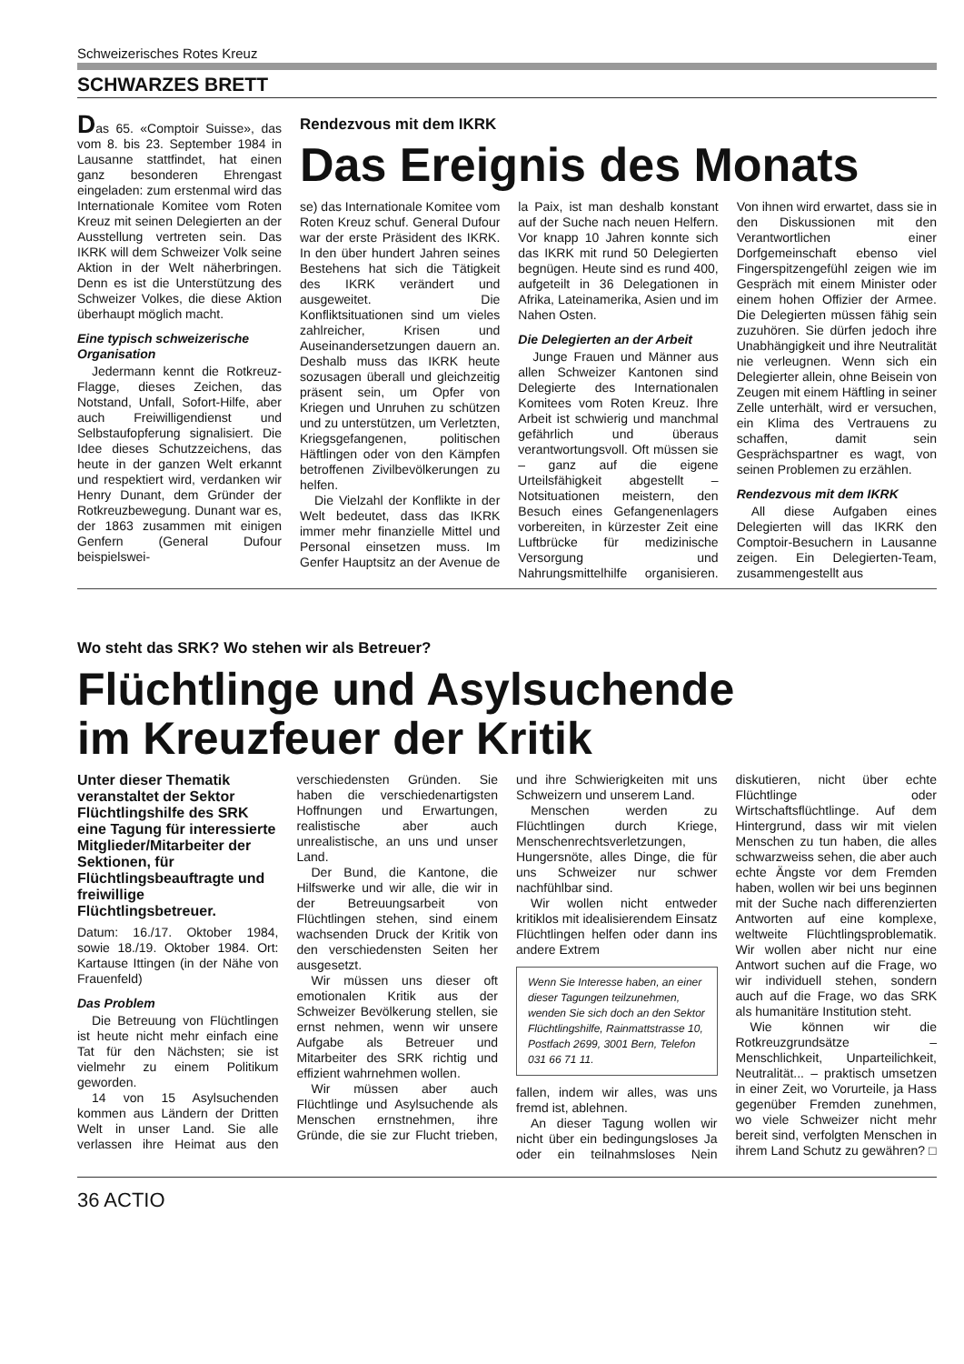Schweizerisches Rotes Kreuz
SCHWARZES BRETT
Das 65. «Comptoir Suisse», das vom 8. bis 23. September 1984 in Lausanne stattfindet, hat einen ganz besonderen Ehrengast eingeladen: zum erstenmal wird das Internationale Komitee vom Roten Kreuz mit seinen Delegierten an der Ausstellung vertreten sein. Das IKRK will dem Schweizer Volk seine Aktion in der Welt näherbringen. Denn es ist die Unterstützung des Schweizer Volkes, die diese Aktion überhaupt möglich macht.
Eine typisch schweizerische Organisation
Jedermann kennt die Rotkreuz-Flagge, dieses Zeichen, das Notstand, Unfall, Sofort-Hilfe, aber auch Freiwilligendienst und Selbstaufopferung signalisiert. Die Idee dieses Schutzzeichens, das heute in der ganzen Welt erkannt und respektiert wird, verdanken wir Henry Dunant, dem Gründer der Rotkreuzbewegung. Dunant war es, der 1863 zusammen mit einigen Genfern (General Dufour beispielswei-
Rendezvous mit dem IKRK
Das Ereignis des Monats
se) das Internationale Komitee vom Roten Kreuz schuf. General Dufour war der erste Präsident des IKRK. In den über hundert Jahren seines Bestehens hat sich die Tätigkeit des IKRK verändert und ausgeweitet. Die Konfliktsituationen sind um vieles zahlreicher, Krisen und Auseinandersetzungen dauern an. Deshalb muss das IKRK heute sozusagen überall und gleichzeitig präsent sein, um Opfer von Kriegen und Unruhen zu schützen und zu unterstützen, um Verletzten, Kriegsgefangenen, politischen Häftlingen oder von den Kämpfen betroffenen Zivilbevölkerungen zu helfen.
Die Vielzahl der Konflikte in der Welt bedeutet, dass das IKRK immer mehr finanzielle Mittel und Personal einsetzen muss. Im Genfer Hauptsitz an der Avenue de la Paix, ist man deshalb konstant auf der Suche nach neuen Helfern. Vor knapp 10 Jahren konnte sich das IKRK mit rund 50 Delegierten begnügen. Heute sind es rund 400, aufgeteilt in 36 Delegationen in Afrika, Lateinamerika, Asien und im Nahen Osten.
Die Delegierten an der Arbeit
Junge Frauen und Männer aus allen Schweizer Kantonen sind Delegierte des Internationalen Komitees vom Roten Kreuz. Ihre Arbeit ist schwierig und manchmal gefährlich und überaus verantwortungsvoll. Oft müssen sie – ganz auf die eigene Urteilsfähigkeit abgestellt – Notsituationen meistern, den Besuch eines Gefangenenlagers vorbereiten, in kürzester Zeit eine Luftbrücke für medizinische Versorgung und Nahrungsmittelhilfe organisieren. Von ihnen wird erwartet, dass sie in den Diskussionen mit den Verantwortlichen einer Dorfgemeinschaft ebenso viel Fingerspitzengefühl zeigen wie im Gespräch mit einem Minister oder einem hohen Offizier der Armee. Die Delegierten müssen fähig sein zuzuhören. Sie dürfen jedoch ihre Unabhängigkeit und ihre Neutralität nie verleugnen. Wenn sich ein Delegierter allein, ohne Beisein von Zeugen mit einem Häftling in seiner Zelle unterhält, wird er versuchen, ein Klima des Vertrauens zu schaffen, damit sein Gesprächspartner es wagt, von seinen Problemen zu erzählen.
Rendezvous mit dem IKRK
All diese Aufgaben eines Delegierten will das IKRK den Comptoir-Besuchern in Lausanne zeigen. Ein Delegierten-Team, zusammengestellt aus
Wo steht das SRK? Wo stehen wir als Betreuer?
Flüchtlinge und Asylsuchende
im Kreuzfeuer der Kritik
Unter dieser Thematik veranstaltet der Sektor Flüchtlingshilfe des SRK eine Tagung für interessierte Mitglieder/Mitarbeiter der Sektionen, für Flüchtlingsbeauftragte und freiwillige Flüchtlingsbetreuer.
Datum: 16./17. Oktober 1984, sowie 18./19. Oktober 1984. Ort: Kartause Ittingen (in der Nähe von Frauenfeld)
Das Problem
Die Betreuung von Flüchtlingen ist heute nicht mehr einfach eine Tat für den Nächsten; sie ist vielmehr zu einem Politikum geworden.
14 von 15 Asylsuchenden kommen aus Ländern der Dritten Welt in unser Land. Sie alle verlassen ihre Heimat aus den verschiedensten Gründen. Sie haben die verschiedenartigsten Hoffnungen und Erwartungen, realistische aber auch unrealistische, an uns und unser Land.
Der Bund, die Kantone, die Hilfswerke und wir alle, die wir in der Betreuungsarbeit von Flüchtlingen stehen, sind einem wachsenden Druck der Kritik von den verschiedensten Seiten her ausgesetzt.
Wir müssen uns dieser oft emotionalen Kritik aus der Schweizer Bevölkerung stellen, sie ernst nehmen, wenn wir unsere Aufgabe als Betreuer und Mitarbeiter des SRK richtig und effizient wahrnehmen wollen.
Wir müssen aber auch Flüchtlinge und Asylsuchende als Menschen ernstnehmen, ihre Gründe, die sie zur Flucht trieben, und ihre Schwierigkeiten mit uns Schweizern und unserem Land.
Menschen werden zu Flüchtlingen durch Kriege, Menschenrechtsverletzungen, Hungersnöte, alles Dinge, die für uns Schweizer nur schwer nachfühlbar sind.
Wir wollen nicht entweder kritiklos mit idealisierendem Einsatz Flüchtlingen helfen oder dann ins andere Extrem
Wenn Sie Interesse haben, an einer dieser Tagungen teilzunehmen, wenden Sie sich doch an den Sektor Flüchtlingshilfe, Rainmattstrasse 10, Postfach 2699, 3001 Bern, Telefon 031 66 71 11.
fallen, indem wir alles, was uns fremd ist, ablehnen.
An dieser Tagung wollen wir nicht über ein bedingungsloses Ja oder ein teilnahmsloses Nein diskutieren, nicht über echte Flüchtlinge oder Wirtschaftsflüchtlinge. Auf dem Hintergrund, dass wir mit vielen Menschen zu tun haben, die alles schwarzweiss sehen, die aber auch echte Ängste vor dem Fremden haben, wollen wir bei uns beginnen mit der Suche nach differenzierten Antworten auf eine komplexe, weltweite Flüchtlingsproblematik. Wir wollen aber nicht nur eine Antwort suchen auf die Frage, wo wir individuell stehen, sondern auch auf die Frage, wo das SRK als humanitäre Institution steht.
Wie können wir die Rotkreuzgrundsätze – Menschlichkeit, Unparteilichkeit, Neutralität... – praktisch umsetzen in einer Zeit, wo Vorurteile, ja Hass gegenüber Fremden zunehmen, wo viele Schweizer nicht mehr bereit sind, verfolgten Menschen in ihrem Land Schutz zu gewähren? □
36 ACTIO